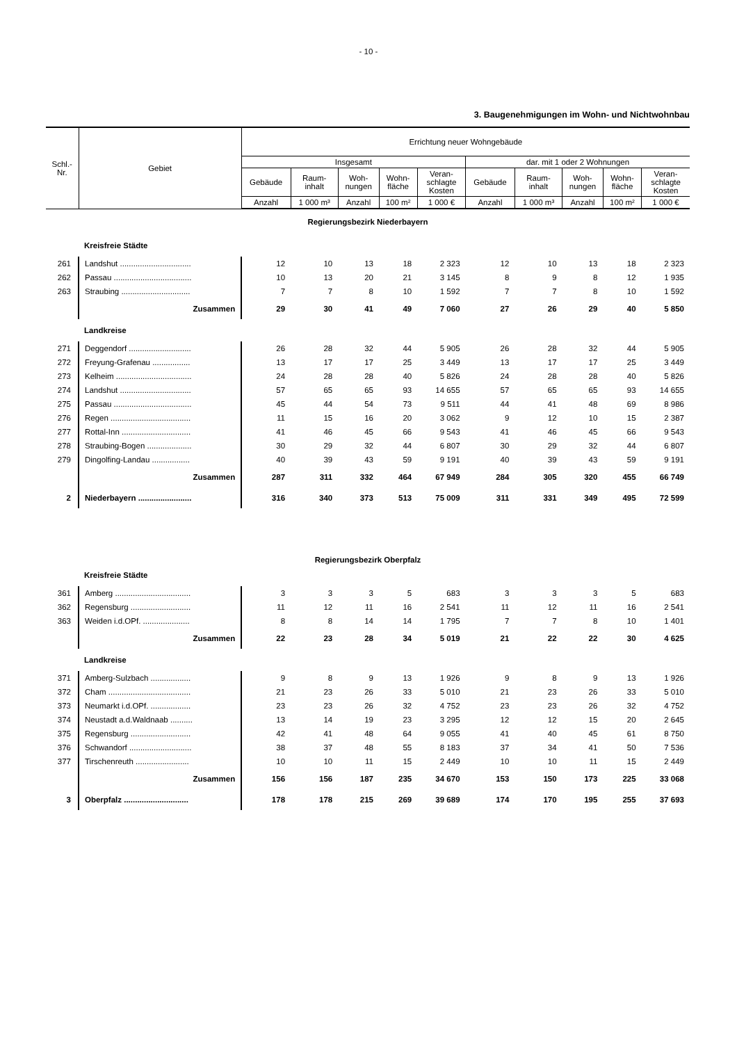- 10 -
3. Baugenehmigungen im Wohn- und Nichtwohnbau
| Schl.- Nr. | Gebiet | Errichtung neuer Wohngebäude | | | | | | | | | |
| --- | --- | --- | --- | --- | --- | --- | --- | --- | --- | --- | --- |
| | | Insgesamt | | | | | dar. mit 1 oder 2 Wohnungen | | | | |
| | | Gebäude | Raum- inhalt | Woh- nungen | Wohn- fläche | Veran- schlagte Kosten | Gebäude | Raum- inhalt | Woh- nungen | Wohn- fläche | Veran- schlagte Kosten |
| | | Anzahl | 1 000 m³ | Anzahl | 100 m² | 1 000 € | Anzahl | 1 000 m³ | Anzahl | 100 m² | 1 000 € |
| Regierungsbezirk Niederbayern | | | | | | | | | | | |
| | Kreisfreie Städte | | | | | | | | | | |
| 261 | Landshut ................................ | 12 | 10 | 13 | 18 | 2 323 | 12 | 10 | 13 | 18 | 2 323 |
| 262 | Passau ................................... | 10 | 13 | 20 | 21 | 3 145 | 8 | 9 | 8 | 12 | 1 935 |
| 263 | Straubing ............................... | 7 | 7 | 8 | 10 | 1 592 | 7 | 7 | 8 | 10 | 1 592 |
| | Zusammen | 29 | 30 | 41 | 49 | 7 060 | 27 | 26 | 29 | 40 | 5 850 |
| | Landkreise | | | | | | | | | | |
| 271 | Deggendorf ............................ | 26 | 28 | 32 | 44 | 5 905 | 26 | 28 | 32 | 44 | 5 905 |
| 272 | Freyung-Grafenau ................. | 13 | 17 | 17 | 25 | 3 449 | 13 | 17 | 17 | 25 | 3 449 |
| 273 | Kelheim .................................. | 24 | 28 | 28 | 40 | 5 826 | 24 | 28 | 28 | 40 | 5 826 |
| 274 | Landshut ................................ | 57 | 65 | 65 | 93 | 14 655 | 57 | 65 | 65 | 93 | 14 655 |
| 275 | Passau ................................... | 45 | 44 | 54 | 73 | 9 511 | 44 | 41 | 48 | 69 | 8 986 |
| 276 | Regen .................................... | 11 | 15 | 16 | 20 | 3 062 | 9 | 12 | 10 | 15 | 2 387 |
| 277 | Rottal-Inn ............................... | 41 | 46 | 45 | 66 | 9 543 | 41 | 46 | 45 | 66 | 9 543 |
| 278 | Straubing-Bogen .................... | 30 | 29 | 32 | 44 | 6 807 | 30 | 29 | 32 | 44 | 6 807 |
| 279 | Dingolfing-Landau ................. | 40 | 39 | 43 | 59 | 9 191 | 40 | 39 | 43 | 59 | 9 191 |
| | Zusammen | 287 | 311 | 332 | 464 | 67 949 | 284 | 305 | 320 | 455 | 66 749 |
| 2 | Niederbayern ........................ | 316 | 340 | 373 | 513 | 75 009 | 311 | 331 | 349 | 495 | 72 599 |
| Regierungsbezirk Oberpfalz | | | | | | | | | | | |
| | Kreisfreie Städte | | | | | | | | | | |
| 361 | Amberg .................................. | 3 | 3 | 3 | 5 | 683 | 3 | 3 | 3 | 5 | 683 |
| 362 | Regensburg ........................... | 11 | 12 | 11 | 16 | 2 541 | 11 | 12 | 11 | 16 | 2 541 |
| 363 | Weiden i.d.OPf. ..................... | 8 | 8 | 14 | 14 | 1 795 | 7 | 7 | 8 | 10 | 1 401 |
| | Zusammen | 22 | 23 | 28 | 34 | 5 019 | 21 | 22 | 22 | 30 | 4 625 |
| | Landkreise | | | | | | | | | | |
| 371 | Amberg-Sulzbach .................. | 9 | 8 | 9 | 13 | 1 926 | 9 | 8 | 9 | 13 | 1 926 |
| 372 | Cham ..................................... | 21 | 23 | 26 | 33 | 5 010 | 21 | 23 | 26 | 33 | 5 010 |
| 373 | Neumarkt i.d.OPf. .................. | 23 | 23 | 26 | 32 | 4 752 | 23 | 23 | 26 | 32 | 4 752 |
| 374 | Neustadt a.d.Waldnaab .......... | 13 | 14 | 19 | 23 | 3 295 | 12 | 12 | 15 | 20 | 2 645 |
| 375 | Regensburg ........................... | 42 | 41 | 48 | 64 | 9 055 | 41 | 40 | 45 | 61 | 8 750 |
| 376 | Schwandorf ............................ | 38 | 37 | 48 | 55 | 8 183 | 37 | 34 | 41 | 50 | 7 536 |
| 377 | Tirschenreuth ........................ | 10 | 10 | 11 | 15 | 2 449 | 10 | 10 | 11 | 15 | 2 449 |
| | Zusammen | 156 | 156 | 187 | 235 | 34 670 | 153 | 150 | 173 | 225 | 33 068 |
| 3 | Oberpfalz ............................. | 178 | 178 | 215 | 269 | 39 689 | 174 | 170 | 195 | 255 | 37 693 |